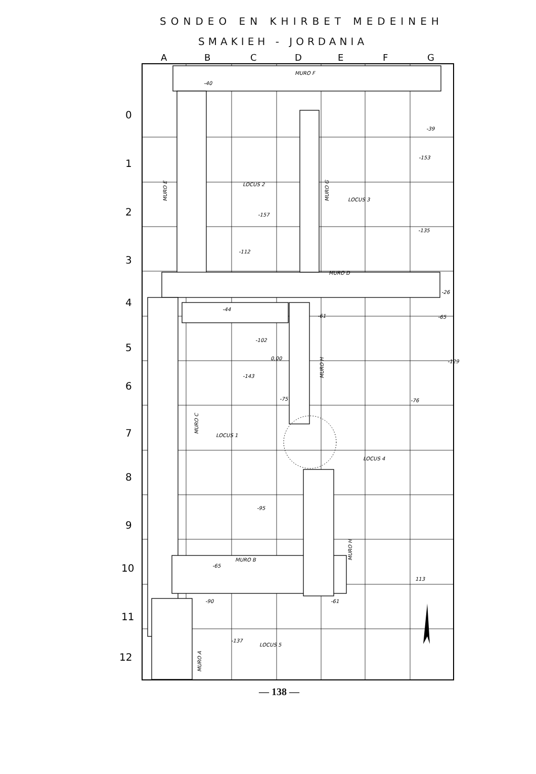SONDEO EN KHIRBET MEDEINEH
SMAKIEH - JORDANIA
A
B
C
D
E
F
G
0
1
2
3
4
5
6
7
8
9
10
11
12
MURO F
-40
-39
-153
LOCUS 2
LOCUS 3
-157
-135
-112
MURO D
-26
-44
-61
-65
-102
0,00
-129
-143
-75
-76
LOCUS 1
LOCUS 4
-95
MURO B
-65
113
-90
-61
-137
LOCUS 5
MURO E
MURO G
MURO H
MURO C
MURO H
MURO A
— 138 —